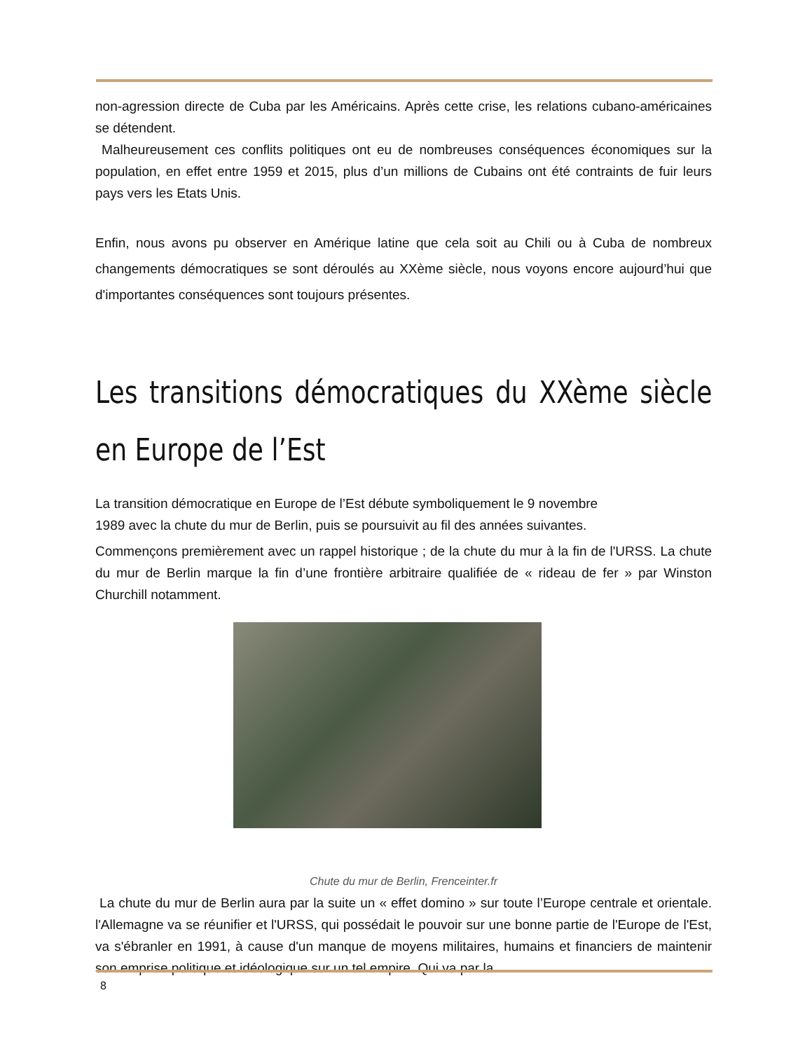non-agression directe de Cuba par les Américains. Après cette crise, les relations cubano-américaines se détendent.
Malheureusement ces conflits politiques ont eu de nombreuses conséquences économiques sur la population, en effet entre 1959 et 2015, plus d’un millions de Cubains ont été contraints de fuir leurs pays vers les Etats Unis.
Enfin, nous avons pu observer en Amérique latine que cela soit au Chili ou à Cuba de nombreux changements démocratiques se sont déroulés au XXème siècle, nous voyons encore aujourd’hui que d'importantes conséquences sont toujours présentes.
Les transitions démocratiques du XXème siècle en Europe de l’Est
La transition démocratique en Europe de l’Est débute symboliquement le 9 novembre
1989 avec la chute du mur de Berlin, puis se poursuivit au fil des années suivantes.
Commençons premièrement avec un rappel historique ; de la chute du mur à la fin de l'URSS. La chute du mur de Berlin marque la fin d’une frontière arbitraire qualifiée de « rideau de fer » par Winston Churchill notamment.
Chute du mur de Berlin, Frenceinter.fr
La chute du mur de Berlin aura par la suite un « effet domino » sur toute l’Europe centrale et orientale. l'Allemagne va se réunifier et l'URSS, qui possédait le pouvoir sur une bonne partie de l'Europe de l'Est, va s'ébranler en 1991, à cause d'un manque de moyens militaires, humains et financiers de maintenir son emprise politique et idéologique sur un tel empire. Qui va par la
8